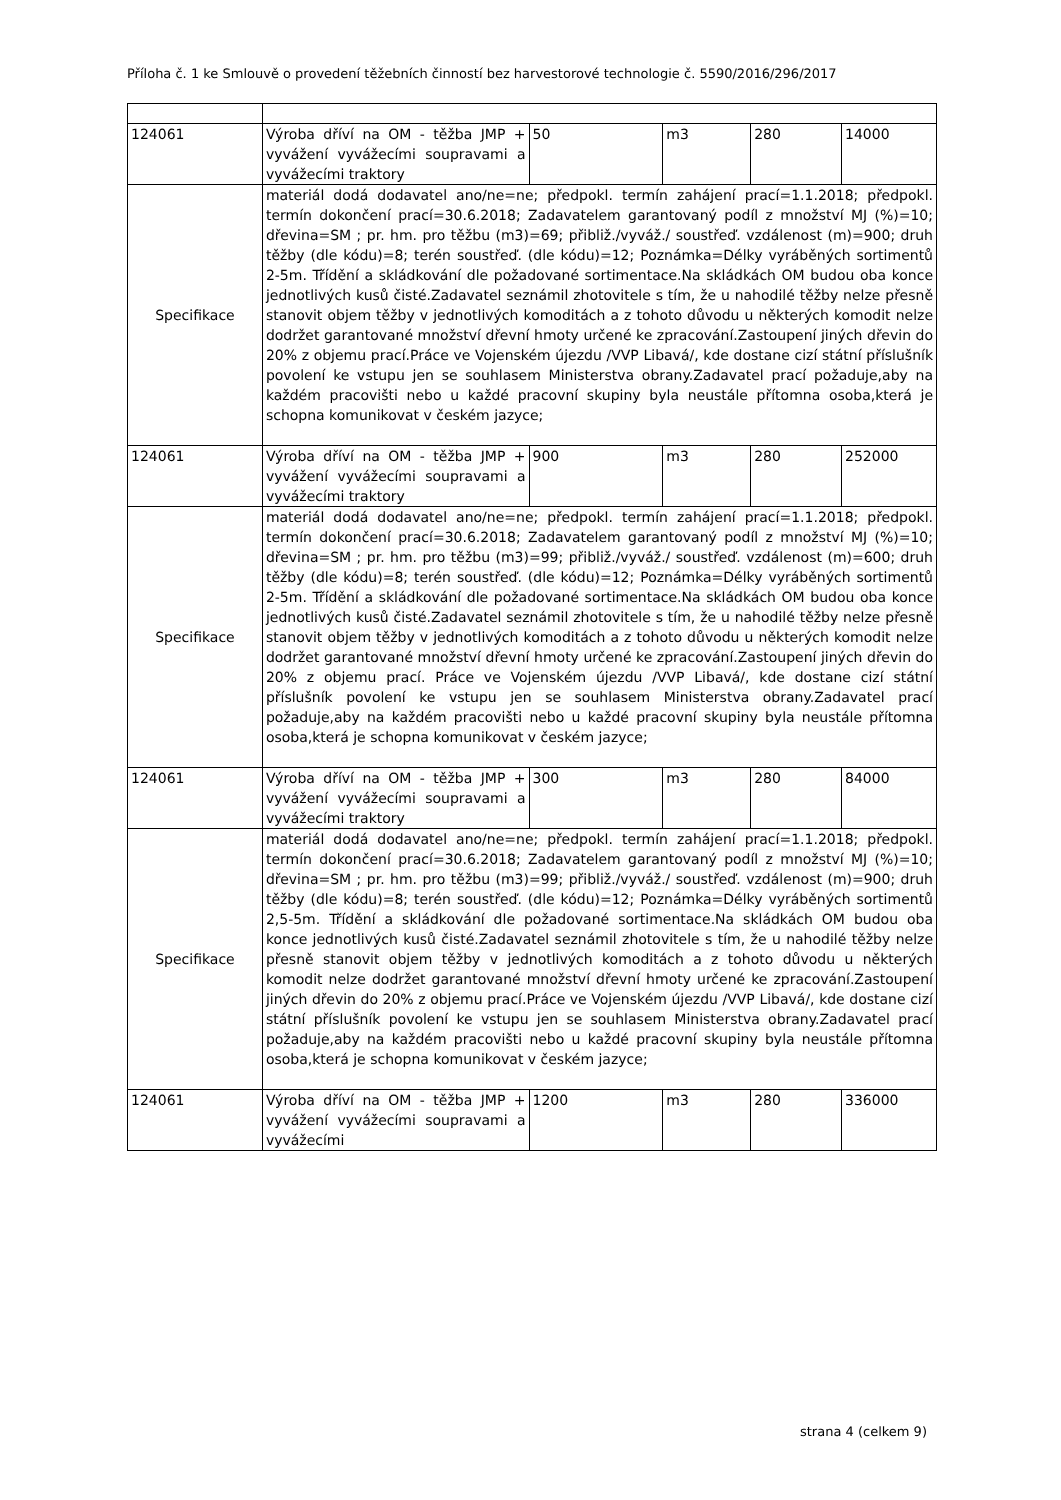Příloha č. 1 ke Smlouvě o provedení těžebních činností bez harvestorové technologie č. 5590/2016/296/2017
| 124061 | Výroba dříví na OM - těžba JMP + vyvážení vyvážecími soupravami a vyvážecími traktory | 50 | m3 | 280 | 14000 |
| Specifikace | materiál dodá dodavatel ano/ne=ne; předpokl. termín zahájení prací=1.1.2018; předpokl. termín dokončení prací=30.6.2018; Zadavatelem garantovaný podíl z množství MJ (%)=10; dřevina=SM ; pr. hm. pro těžbu (m3)=69; přibliž./vyváž./ soustřeď. vzdálenost (m)=900; druh těžby (dle kódu)=8; terén soustřeď. (dle kódu)=12; Poznámka=Délky vyráběných sortimentů 2-5m. Třídění a skládkování dle požadované sortimentace.Na skládkách OM budou oba konce jednotlivých kusů čisté.Zadavatel seznámil zhotovitele s tím, že u nahodilé těžby nelze přesně stanovit objem těžby v jednotlivých komoditách a z tohoto důvodu u některých komodit nelze dodržet garantované množství dřevní hmoty určené ke zpracování.Zastoupení jiných dřevin do 20% z objemu prací.Práce ve Vojenském újezdu /VVP Libavá/, kde dostane cizí státní příslušník povolení ke vstupu jen se souhlasem Ministerstva obrany.Zadavatel prací požaduje,aby na každém pracovišti nebo u každé pracovní skupiny byla neustále přítomna osoba,která je schopna komunikovat v českém jazyce; | | | | |
| 124061 | Výroba dříví na OM - těžba JMP + vyvážení vyvážecími soupravami a vyvážecími traktory | 900 | m3 | 280 | 252000 |
| Specifikace | materiál dodá dodavatel ano/ne=ne; předpokl. termín zahájení prací=1.1.2018; předpokl. termín dokončení prací=30.6.2018; Zadavatelem garantovaný podíl z množství MJ (%)=10; dřevina=SM ; pr. hm. pro těžbu (m3)=99; přibliž./vyváž./ soustřeď. vzdálenost (m)=600; druh těžby (dle kódu)=8; terén soustřeď. (dle kódu)=12; Poznámka=Délky vyráběných sortimentů 2-5m. Třídění a skládkování dle požadované sortimentace.Na skládkách OM budou oba konce jednotlivých kusů čisté.Zadavatel seznámil zhotovitele s tím, že u nahodilé těžby nelze přesně stanovit objem těžby v jednotlivých komoditách a z tohoto důvodu u některých komodit nelze dodržet garantované množství dřevní hmoty určené ke zpracování.Zastoupení jiných dřevin do 20% z objemu prací. Práce ve Vojenském újezdu /VVP Libavá/, kde dostane cizí státní příslušník povolení ke vstupu jen se souhlasem Ministerstva obrany.Zadavatel prací požaduje,aby na každém pracovišti nebo u každé pracovní skupiny byla neustále přítomna osoba,která je schopna komunikovat v českém jazyce; | | | | |
| 124061 | Výroba dříví na OM - těžba JMP + vyvážení vyvážecími soupravami a vyvážecími traktory | 300 | m3 | 280 | 84000 |
| Specifikace | materiál dodá dodavatel ano/ne=ne; předpokl. termín zahájení prací=1.1.2018; předpokl. termín dokončení prací=30.6.2018; Zadavatelem garantovaný podíl z množství MJ (%)=10; dřevina=SM ; pr. hm. pro těžbu (m3)=99; přibliž./vyváž./ soustřeď. vzdálenost (m)=900; druh těžby (dle kódu)=8; terén soustřeď. (dle kódu)=12; Poznámka=Délky vyráběných sortimentů 2,5-5m. Třídění a skládkování dle požadované sortimentace.Na skládkách OM budou oba konce jednotlivých kusů čisté.Zadavatel seznámil zhotovitele s tím, že u nahodilé těžby nelze přesně stanovit objem těžby v jednotlivých komoditách a z tohoto důvodu u některých komodit nelze dodržet garantované množství dřevní hmoty určené ke zpracování.Zastoupení jiných dřevin do 20% z objemu prací.Práce ve Vojenském újezdu /VVP Libavá/, kde dostane cizí státní příslušník povolení ke vstupu jen se souhlasem Ministerstva obrany.Zadavatel prací požaduje,aby na každém pracovišti nebo u každé pracovní skupiny byla neustále přítomna osoba,která je schopna komunikovat v českém jazyce; | | | | |
| 124061 | Výroba dříví na OM - těžba JMP + vyvážení vyvážecími soupravami a vyvážecími | 1200 | m3 | 280 | 336000 |
strana 4 (celkem 9)